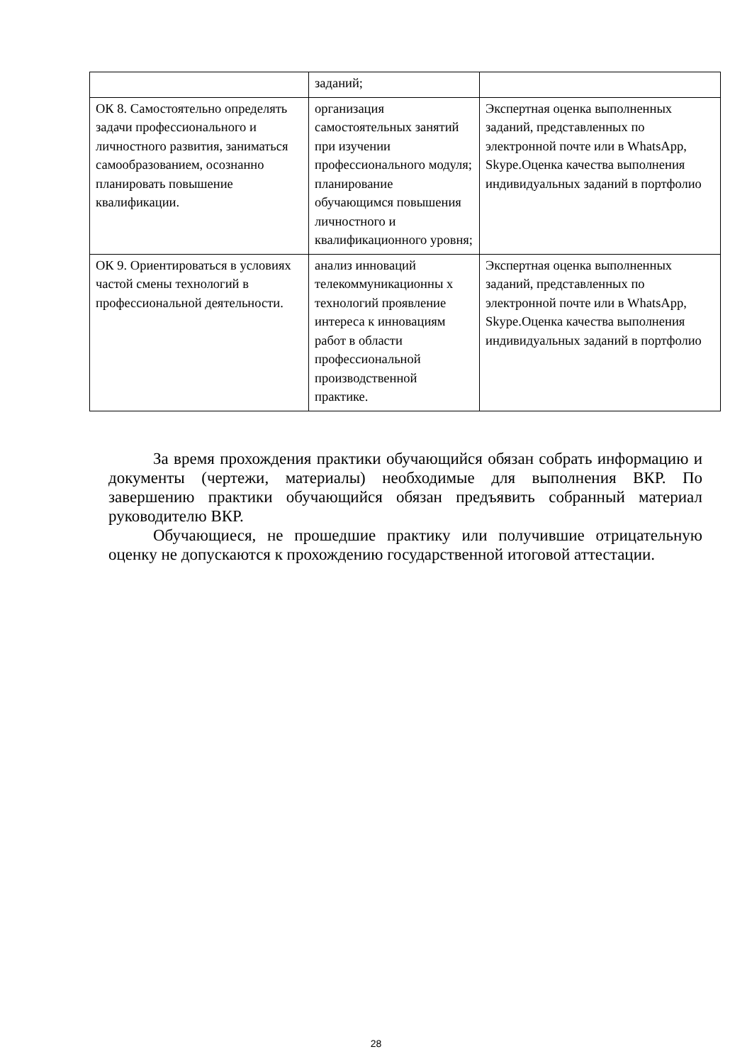| | заданий; | |
| ОК 8. Самостоятельно определять задачи профессионального и личностного развития, заниматься самообразованием, осознанно планировать повышение квалификации. | организация самостоятельных занятий при изучении профессионального модуля; планирование обучающимся повышения личностного и квалификационного уровня; | Экспертная оценка выполненных заданий, представленных по электронной почте или в WhatsApp, Skype.Оценка качества выполнения индивидуальных заданий в портфолио |
| ОК 9. Ориентироваться в условиях частой смены технологий в профессиональной деятельности. | анализ инноваций телекоммуникационны х технологий проявление интереса к инновациям работ в области профессиональной производственной практике. | Экспертная оценка выполненных заданий, представленных по электронной почте или в WhatsApp, Skype.Оценка качества выполнения индивидуальных заданий в портфолио |
За время прохождения практики обучающийся обязан собрать информацию и документы (чертежи, материалы) необходимые для выполнения ВКР. По завершению практики обучающийся обязан предъявить собранный материал руководителю ВКР.
Обучающиеся, не прошедшие практику или получившие отрицательную оценку не допускаются к прохождению государственной итоговой аттестации.
28